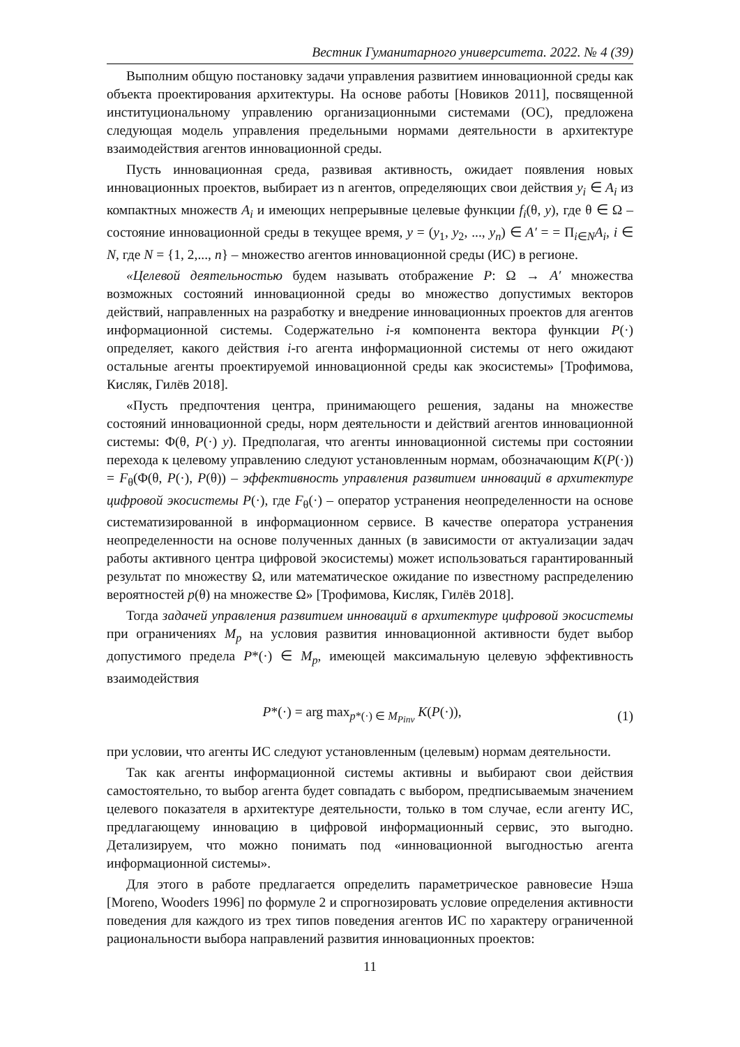Вестник Гуманитарного университета. 2022. № 4 (39)
Выполним общую постановку задачи управления развитием инновационной среды как объекта проектирования архитектуры. На основе работы [Новиков 2011], посвященной институциональному управлению организационными системами (ОС), предложена следующая модель управления предельными нормами деятельности в архитектуре взаимодействия агентов инновационной среды.
Пусть инновационная среда, развивая активность, ожидает появления новых инновационных проектов, выбирает из n агентов, определяющих свои действия y<sub>i</sub> ∈ A<sub>i</sub> из компактных множеств A<sub>i</sub> и имеющих непрерывные целевые функции f<sub>i</sub>(θ, y), где θ ∈ Ω – состояние инновационной среды в текущее время, y = (y<sub>1</sub>, y<sub>2</sub>, ..., y<sub>n</sub>) ∈ A′ = = Π<sub>i∈N</sub>A<sub>i</sub>, i ∈ N, где N = {1, 2,..., n} – множество агентов инновационной среды (ИС) в регионе.
«Целевой деятельностью будем называть отображение P: Ω → A′ множества возможных состояний инновационной среды во множество допустимых векторов действий, направленных на разработку и внедрение инновационных проектов для агентов информационной системы. Содержательно i-я компонента вектора функции P(·) определяет, какого действия i-го агента информационной системы от него ожидают остальные агенты проектируемой инновационной среды как экосистемы» [Трофимова, Кисляк, Гилёв 2018].
«Пусть предпочтения центра, принимающего решения, заданы на множестве состояний инновационной среды, норм деятельности и действий агентов инновационной системы: Φ(θ, P(·) y). Предполагая, что агенты инновационной системы при состоянии перехода к целевому управлению следуют установленным нормам, обозначающим K(P(·)) = F<sub>θ</sub>(Φ(θ, P(·), P(θ)) – эффективность управления развитием инноваций в архитектуре цифровой экосистемы P(·), где F<sub>θ</sub>(·) – оператор устранения неопределенности на основе систематизированной в информационном сервисе. В качестве оператора устранения неопределенности на основе полученных данных (в зависимости от актуализации задач работы активного центра цифровой экосистемы) может использоваться гарантированный результат по множеству Ω, или математическое ожидание по известному распределению вероятностей p(θ) на множестве Ω» [Трофимова, Кисляк, Гилёв 2018].
Тогда задачей управления развитием инноваций в архитектуре цифровой экосистемы при ограничениях M<sub>p</sub> на условия развития инновационной активности будет выбор допустимого предела P*(·) ∈ M<sub>p</sub>, имеющей максимальную целевую эффективность взаимодействия
P*(·) = arg max<sub>p*(·) ∈ M<sub>Pinv</sub></sub> K(P(·)),
(1)
при условии, что агенты ИС следуют установленным (целевым) нормам деятельности.
Так как агенты информационной системы активны и выбирают свои действия самостоятельно, то выбор агента будет совпадать с выбором, предписываемым значением целевого показателя в архитектуре деятельности, только в том случае, если агенту ИС, предлагающему инновацию в цифровой информационный сервис, это выгодно. Детализируем, что можно понимать под «инновационной выгодностью агента информационной системы».
Для этого в работе предлагается определить параметрическое равновесие Нэша [Moreno, Wooders 1996] по формуле 2 и спрогнозировать условие определения активности поведения для каждого из трех типов поведения агентов ИС по характеру ограниченной рациональности выбора направлений развития инновационных проектов:
11